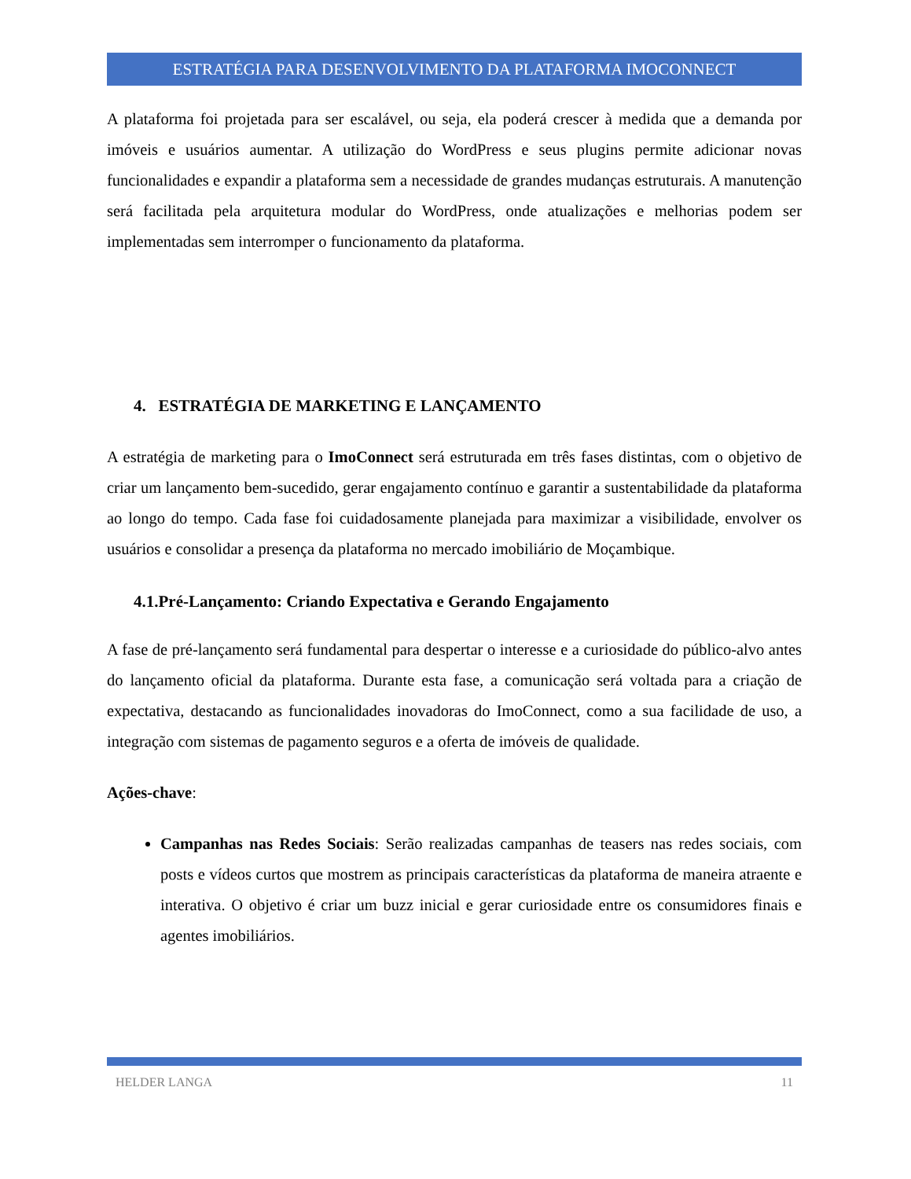ESTRATÉGIA PARA DESENVOLVIMENTO DA PLATAFORMA IMOCONNECT
A plataforma foi projetada para ser escalável, ou seja, ela poderá crescer à medida que a demanda por imóveis e usuários aumentar. A utilização do WordPress e seus plugins permite adicionar novas funcionalidades e expandir a plataforma sem a necessidade de grandes mudanças estruturais. A manutenção será facilitada pela arquitetura modular do WordPress, onde atualizações e melhorias podem ser implementadas sem interromper o funcionamento da plataforma.
4. ESTRATÉGIA DE MARKETING E LANÇAMENTO
A estratégia de marketing para o ImoConnect será estruturada em três fases distintas, com o objetivo de criar um lançamento bem-sucedido, gerar engajamento contínuo e garantir a sustentabilidade da plataforma ao longo do tempo. Cada fase foi cuidadosamente planejada para maximizar a visibilidade, envolver os usuários e consolidar a presença da plataforma no mercado imobiliário de Moçambique.
4.1.Pré-Lançamento: Criando Expectativa e Gerando Engajamento
A fase de pré-lançamento será fundamental para despertar o interesse e a curiosidade do público-alvo antes do lançamento oficial da plataforma. Durante esta fase, a comunicação será voltada para a criação de expectativa, destacando as funcionalidades inovadoras do ImoConnect, como a sua facilidade de uso, a integração com sistemas de pagamento seguros e a oferta de imóveis de qualidade.
Ações-chave:
Campanhas nas Redes Sociais: Serão realizadas campanhas de teasers nas redes sociais, com posts e vídeos curtos que mostrem as principais características da plataforma de maneira atraente e interativa. O objetivo é criar um buzz inicial e gerar curiosidade entre os consumidores finais e agentes imobiliários.
HELDER LANGA 11